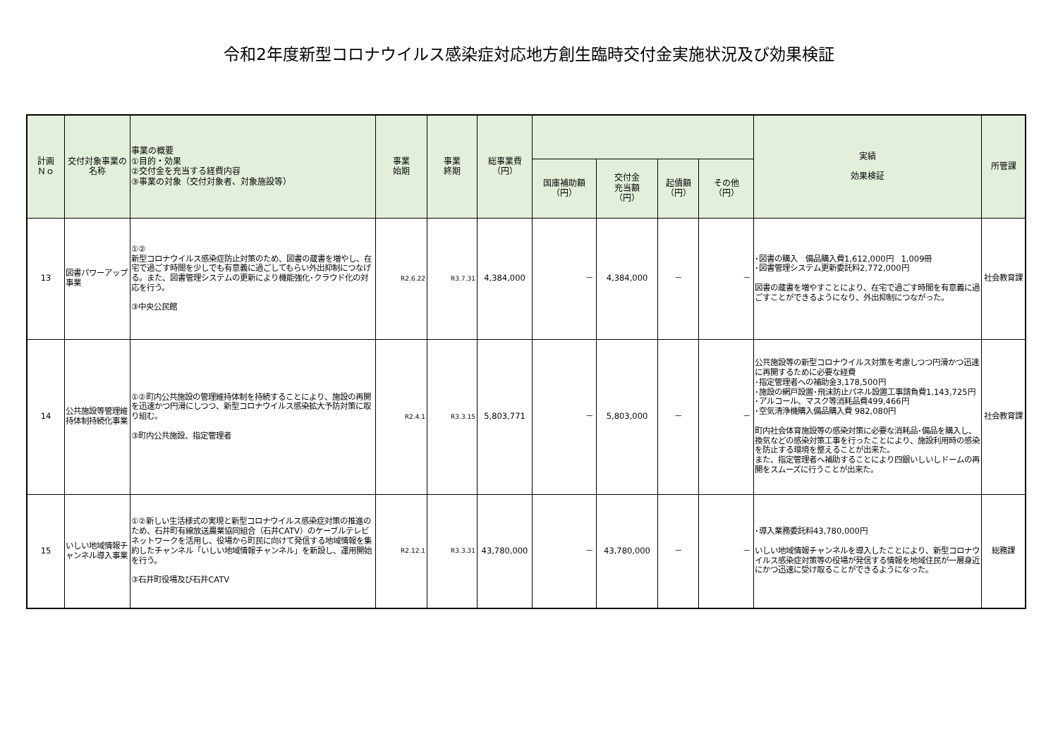令和2年度新型コロナウイルス感染症対応地方創生臨時交付金実施状況及び効果検証
| 計画 Ｎｏ | 交付対象事業の名称 | 事業の概要 ①目的・効果 ②交付金を充当する経費内容 ③事業の対象（交付対象者、対象施設等） | 事業 始期 | 事業 終期 | 総事業費 （円） | | | | | 実績 効果検証 | 所管課 |
| --- | --- | --- | --- | --- | --- | --- | --- | --- | --- | --- | --- |
| | | | | | | 国庫補助額 （円） | 交付金 充当額 （円） | 起債額 （円） | その他 （円） | | |
| 13 | 図書パワーアップ事業 | ①② 新型コロナウイルス感染症防止対策のため、図書の蔵書を増やし、在宅で過ごす時間を少しでも有意義に過ごしてもらい外出抑制につなげる。また、図書管理システムの更新により機能強化･クラウド化の対応を行う。 ③中央公民館 | R2.6.22 | R3.7.31 | 4,384,000 | － | 4,384,000 | － | － | ･図書の購入 備品購入費1,612,000円 1,009冊 ･図書管理システム更新委託料2,772,000円 図書の蔵書を増やすことにより、在宅で過ごす時間を有意義に過ごすことができるようになり、外出抑制につながった。 | 社会教育課 |
| 14 | 公共施設等管理維持体制持続化事業 | ①②町内公共施設の管理維持体制を持続することにより、施設の再開を迅速かつ円滑にしつつ、新型コロナウイルス感染拡大予防対策に取り組む。 ③町内公共施設、指定管理者 | R2.4.1 | R3.3.15 | 5,803,771 | － | 5,803,000 | － | － | 公共施設等の新型コロナウイルス対策を考慮しつつ円滑かつ迅速に再開するために必要な経費 ･指定管理者への補助金3,178,500円 ･施設の網戸設置･飛沫防止パネル設置工事請負費1,143,725円 ･アルコール、マスク等消耗品費499,466円 ･空気清浄機購入備品購入費 982,080円 町内社会体育施設等の感染対策に必要な消耗品･備品を購入し、換気などの感染対策工事を行ったことにより、施設利用時の感染を防止する環境を整えることが出来た。 また、指定管理者へ補助することにより四銀いしいしドームの再開をスムーズに行うことが出来た。 | 社会教育課 |
| 15 | いしい地域情報チャンネル導入事業 | ①②新しい生活様式の実現と新型コロナウイルス感染症対策の推進のため、石井町有線放送農業協同組合（石井CATV）のケーブルテレビネットワークを活用し、役場から町民に向けて発信する地域情報を集約したチャンネル「いしい地域情報チャンネル」を新設し、運用開始を行う。 ③石井町役場及び石井CATV | R2.12.1 | R3.3.31 | 43,780,000 | － | 43,780,000 | － | － | ･導入業務委託料43,780,000円 いしい地域情報チャンネルを導入したことにより、新型コロナウイルス感染症対策等の役場が発信する情報を地域住民が一層身近にかつ迅速に受け取ることができるようになった。 | 総務課 |